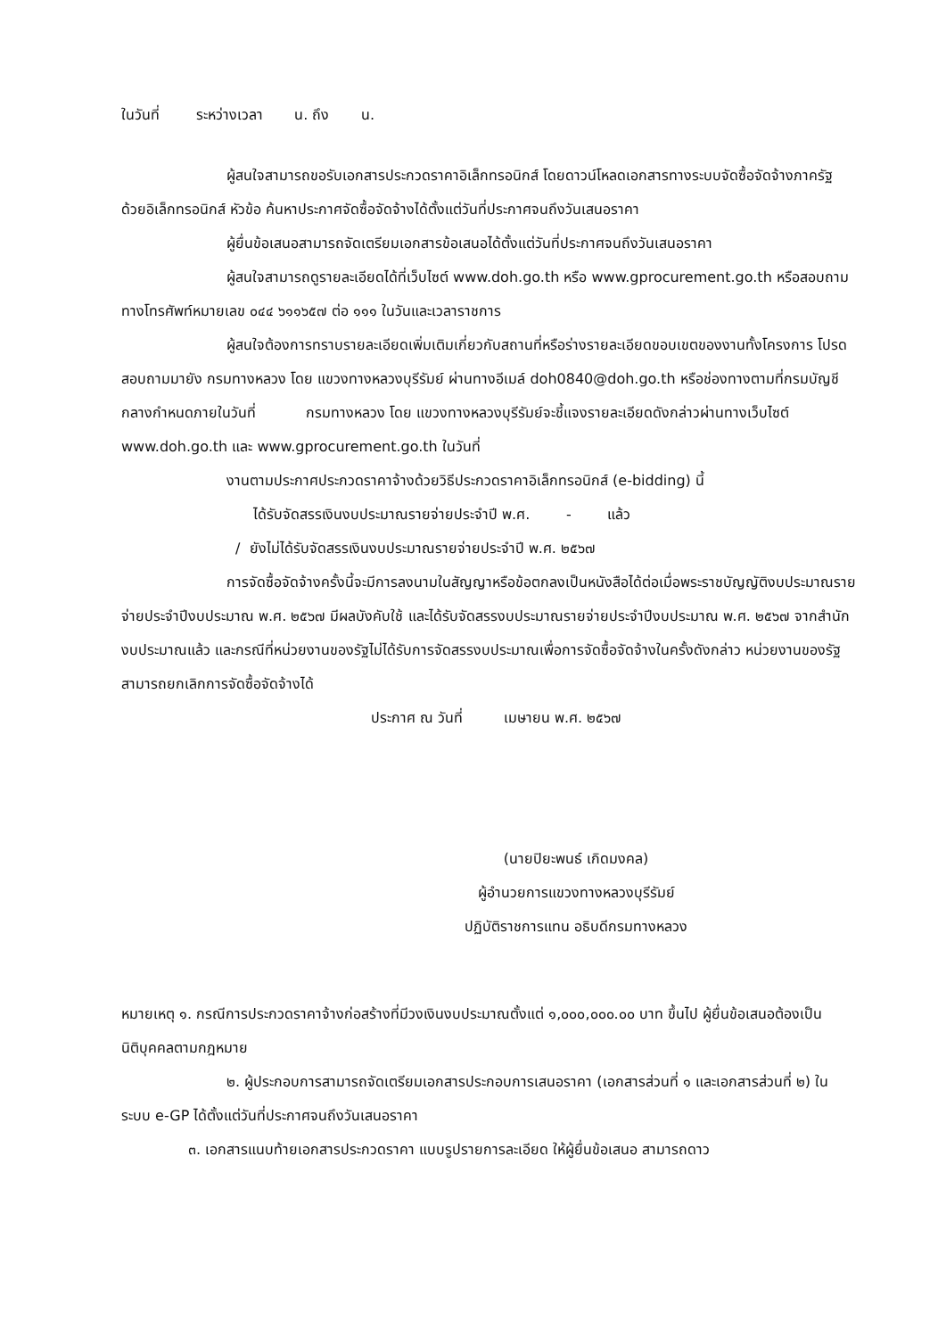ในวันที่ ระหว่างเวลา น. ถึง น.
ผู้สนใจสามารถขอรับเอกสารประกวดราคาอิเล็กทรอนิกส์ โดยดาวน์โหลดเอกสารทางระบบจัดซื้อจัดจ้างภาครัฐด้วยอิเล็กทรอนิกส์ หัวข้อ ค้นหาประกาศจัดซื้อจัดจ้างได้ตั้งแต่วันที่ประกาศจนถึงวันเสนอราคา
ผู้ยื่นข้อเสนอสามารถจัดเตรียมเอกสารข้อเสนอได้ตั้งแต่วันที่ประกาศจนถึงวันเสนอราคา
ผู้สนใจสามารถดูรายละเอียดได้ที่เว็บไซต์ www.doh.go.th หรือ www.gprocurement.go.th หรือสอบถามทางโทรศัพท์หมายเลข ๐๔๔ ๖๑๑๖๕๗ ต่อ ๑๑๑ ในวันและเวลาราชการ
ผู้สนใจต้องการทราบรายละเอียดเพิ่มเติมเกี่ยวกับสถานที่หรือร่างรายละเอียดขอบเขตของงานทั้งโครงการ โปรดสอบถามมายัง กรมทางหลวง โดย แขวงทางหลวงบุรีรัมย์ ผ่านทางอีเมล์ doh0840@doh.go.th หรือช่องทางตามที่กรมบัญชีกลางกำหนดภายในวันที่ กรมทางหลวง โดย แขวงทางหลวงบุรีรัมย์จะชี้แจงรายละเอียดดังกล่าวผ่านทางเว็บไซต์ www.doh.go.th และ www.gprocurement.go.th ในวันที่
งานตามประกาศประกวดราคาจ้างด้วยวิธีประกวดราคาอิเล็กทรอนิกส์ (e-bidding) นี้
ได้รับจัดสรรเงินงบประมาณรายจ่ายประจำปี พ.ศ. - แล้ว
/ ยังไม่ได้รับจัดสรรเงินงบประมาณรายจ่ายประจำปี พ.ศ. ๒๕๖๗
การจัดซื้อจัดจ้างครั้งนี้จะมีการลงนามในสัญญาหรือข้อตกลงเป็นหนังสือได้ต่อเมื่อพระราชบัญญัติงบประมาณรายจ่ายประจำปีงบประมาณ พ.ศ. ๒๕๖๗ มีผลบังคับใช้ และได้รับจัดสรรงบประมาณรายจ่ายประจำปีงบประมาณ พ.ศ. ๒๕๖๗ จากสำนักงบประมาณแล้ว และกรณีที่หน่วยงานของรัฐไม่ได้รับการจัดสรรงบประมาณเพื่อการจัดซื้อจัดจ้างในครั้งดังกล่าว หน่วยงานของรัฐสามารถยกเลิกการจัดซื้อจัดจ้างได้
ประกาศ ณ วันที่ เมษายน พ.ศ. ๒๕๖๗
(นายปิยะพนธ์ เกิดมงคล)
ผู้อำนวยการแขวงทางหลวงบุรีรัมย์
ปฏิบัติราชการแทน อธิบดีกรมทางหลวง
หมายเหตุ ๑. กรณีการประกวดราคาจ้างก่อสร้างที่มีวงเงินงบประมาณตั้งแต่ ๑,๐๐๐,๐๐๐.๐๐ บาท ขึ้นไป ผู้ยื่นข้อเสนอต้องเป็นนิติบุคคลตามกฎหมาย
๒. ผู้ประกอบการสามารถจัดเตรียมเอกสารประกอบการเสนอราคา (เอกสารส่วนที่ ๑ และเอกสารส่วนที่ ๒) ในระบบ e-GP ได้ตั้งแต่วันที่ประกาศจนถึงวันเสนอราคา
๓. เอกสารแนบท้ายเอกสารประกวดราคา แบบรูปรายการละเอียด ให้ผู้ยื่นข้อเสนอ สามารถดาว